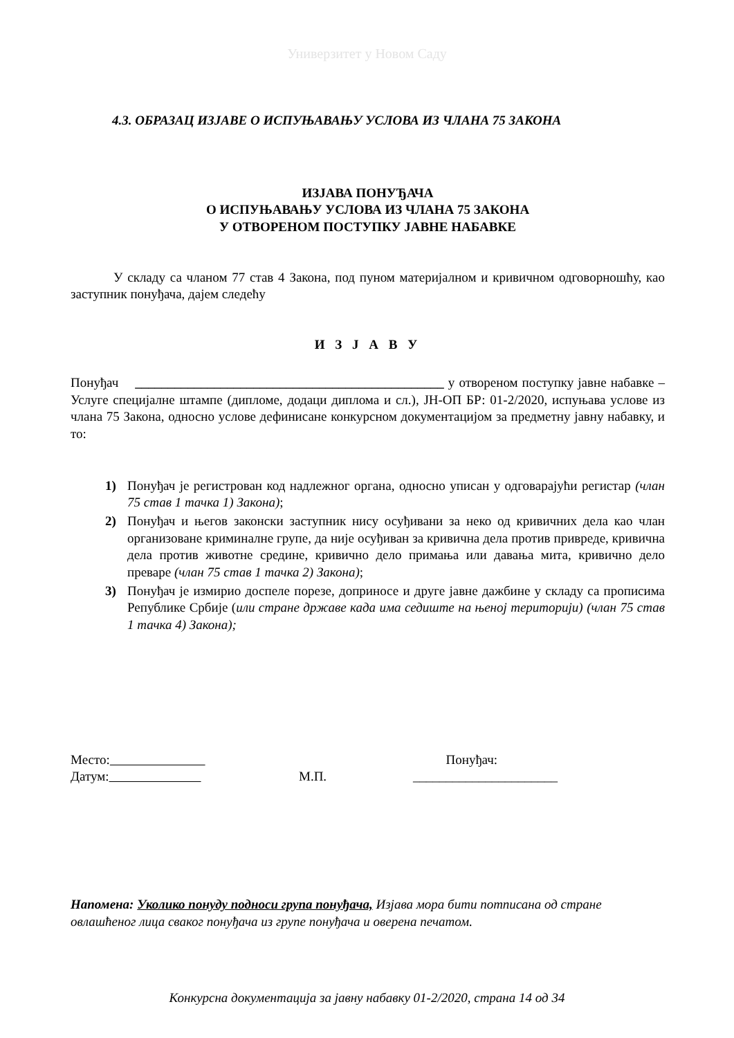Универзитет у Новом Саду
4.3. ОБРАЗАЦ ИЗЈАВЕ О ИСПУЊАВАЊУ УСЛОВА ИЗ ЧЛАНА 75 ЗАКОНА
ИЗЈАВА ПОНУЂАЧА
О ИСПУЊАВАЊУ УСЛОВА ИЗ ЧЛАНА 75 ЗАКОНА
У ОТВОРЕНОМ ПОСТУПКУ ЈАВНЕ НАБАВКЕ
У складу са чланом 77 став 4 Закона, под пуном материјалном и кривичном одговорношћу, као заступник понуђача, дајем следећу
И З Ј А В У
Понуђач _______________________________________________ у отвореном поступку јавне набавке – Услуге специјалне штампе (дипломе, додаци диплома и сл.), ЈН-ОП БР: 01-2/2020, испуњава услове из члана 75 Закона, односно услове дефинисане конкурсном документацијом за предметну јавну набавку, и то:
1) Понуђач је регистрован код надлежног органа, односно уписан у одговарајући регистар (члан 75 став 1 тачка 1) Закона);
2) Понуђач и његов законски заступник нису осуђивани за неко од кривичних дела као члан организоване криминалне групе, да није осуђиван за кривична дела против привреде, кривична дела против животне средине, кривично дело примања или давања мита, кривично дело преваре (члан 75 став 1 тачка 2) Закона);
3) Понуђач је измирио доспеле порезе, доприносе и друге јавне дажбине у складу са прописима Републике Србије (или стране државе када има седиште на њеној територији) (члан 75 став 1 тачка 4) Закона);
Место:
Датум:
М.П. Понуђач:
______________________
Напомена: Уколико понуду подноси група понуђача, Изјава мора бити потписана од стране овлашћеног лица сваког понуђача из групе понуђача и оверена печатом.
Конкурсна документација за јавну набавку 01-2/2020, страна 14 од 34